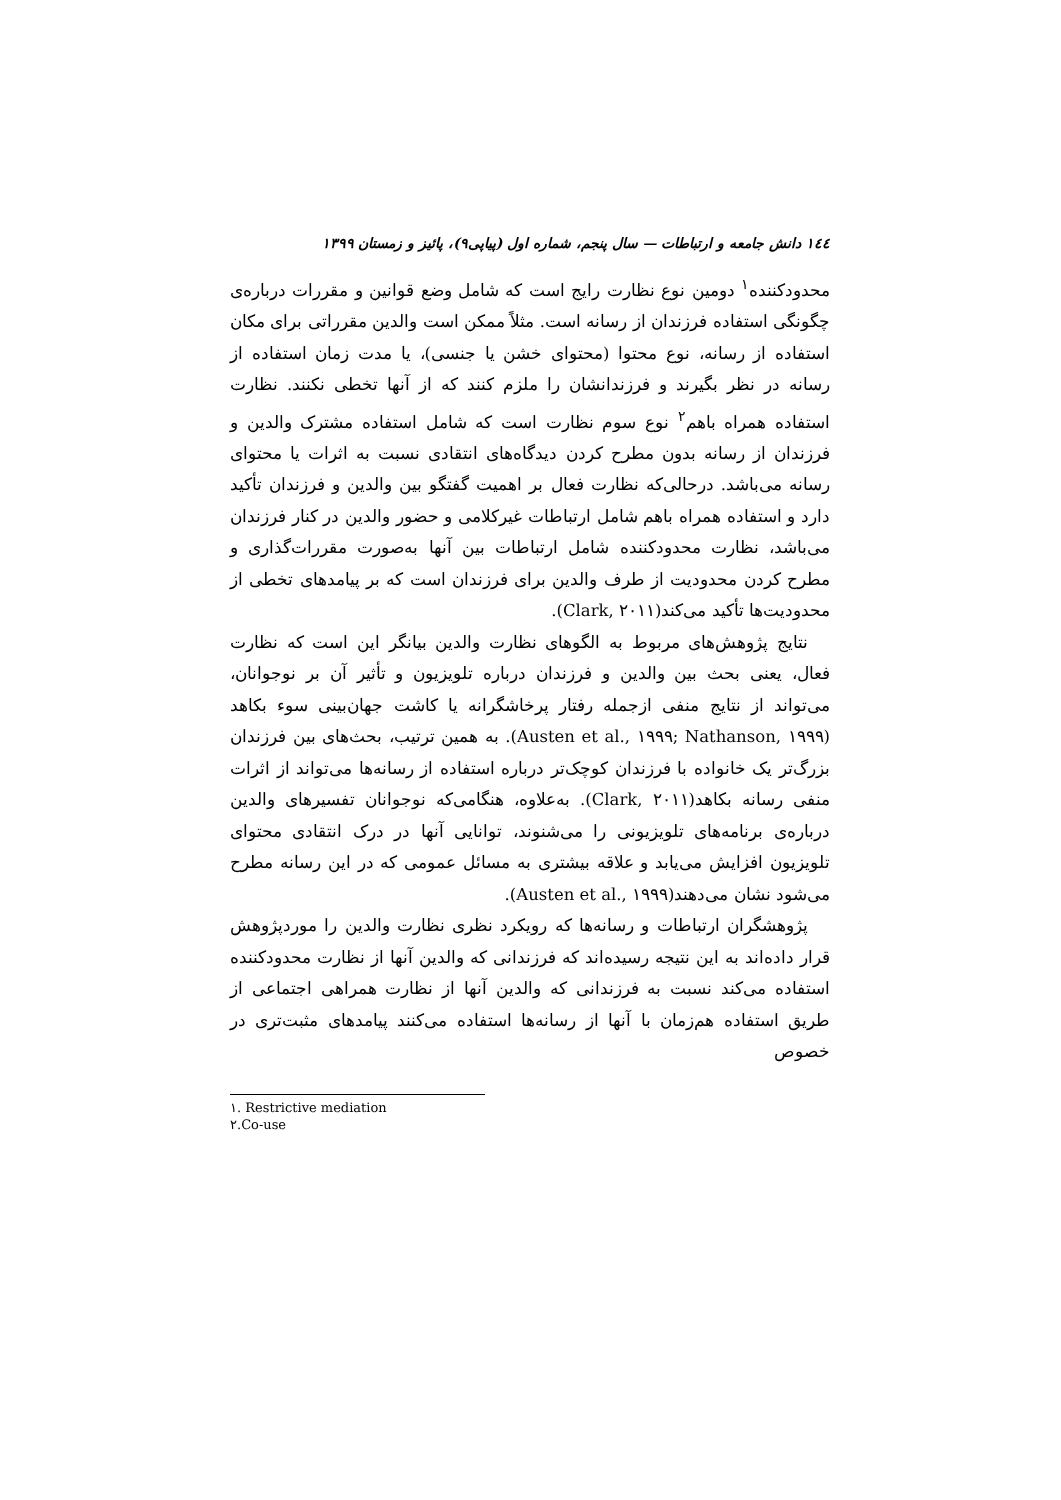١٤٤ دانش جامعه و ارتباطات — سال پنجم، شماره اول (پیاپی۹)، پائیز و زمستان ۱۳۹۹
محدودکننده<sup>۱</sup> دومین نوع نظارت رایج است که شامل وضع قوانین و مقررات دربارەی چگونگی استفاده فرزندان از رسانه است. مثلاً ممکن است والدین مقرراتی برای مکان استفاده از رسانه، نوع محتوا (محتوای خشن یا جنسی)، یا مدت زمان استفاده از رسانه در نظر بگیرند و فرزندانشان را ملزم کنند که از آنها تخطی نکنند. نظارت استفاده همراه باهم<sup>۲</sup> نوع سوم نظارت است که شامل استفاده مشترک والدین و فرزندان از رسانه بدون مطرح کردن دیدگاه‌های انتقادی نسبت به اثرات یا محتوای رسانه می‌باشد. درحالی‌که نظارت فعال بر اهمیت گفتگو بین والدین و فرزندان تأکید دارد و استفاده همراه باهم شامل ارتباطات غیرکلامی و حضور والدین در کنار فرزندان می‌باشد، نظارت محدودکننده شامل ارتباطات بین آنها به‌صورت مقررات‌گذاری و مطرح کردن محدودیت از طرف والدین برای فرزندان است که بر پیامدهای تخطی از محدودیت‌ها تأکید می‌کند(Clark, ۲۰۱۱).
نتایج پژوهش‌های مربوط به الگوهای نظارت والدین بیانگر این است که نظارت فعال، یعنی بحث بین والدین و فرزندان درباره تلویزیون و تأثیر آن بر نوجوانان، می‌تواند از نتایج منفی ازجمله رفتار پرخاشگرانه یا کاشت جهان‌بینی سوء بکاهد (Austen et al., ۱۹۹۹; Nathanson, ۱۹۹۹). به همین ترتیب، بحث‌های بین فرزندان بزرگ‌تر یک خانواده با فرزندان کوچک‌تر درباره استفاده از رسانه‌ها می‌تواند از اثرات منفی رسانه بکاهد(Clark, ۲۰۱۱). به‌علاوه، هنگامی‌که نوجوانان تفسیرهای والدین دربارەی برنامه‌های تلویزیونی را می‌شنوند، توانایی آنها در درک انتقادی محتوای تلویزیون افزایش می‌یابد و علاقه بیشتری به مسائل عمومی که در این رسانه مطرح می‌شود نشان می‌دهند(Austen et al., ۱۹۹۹).
پژوهشگران ارتباطات و رسانه‌ها که رویکرد نظری نظارت والدین را موردپژوهش قرار داده‌اند به این نتیجه رسیده‌اند که فرزندانی که والدین آنها از نظارت محدودکننده استفاده می‌کند نسبت به فرزندانی که والدین آنها از نظارت همراهی اجتماعی از طریق استفاده هم‌زمان با آنها از رسانه‌ها استفاده می‌کنند پیامدهای مثبت‌تری در خصوص
۱. Restrictive mediation
۲.Co-use